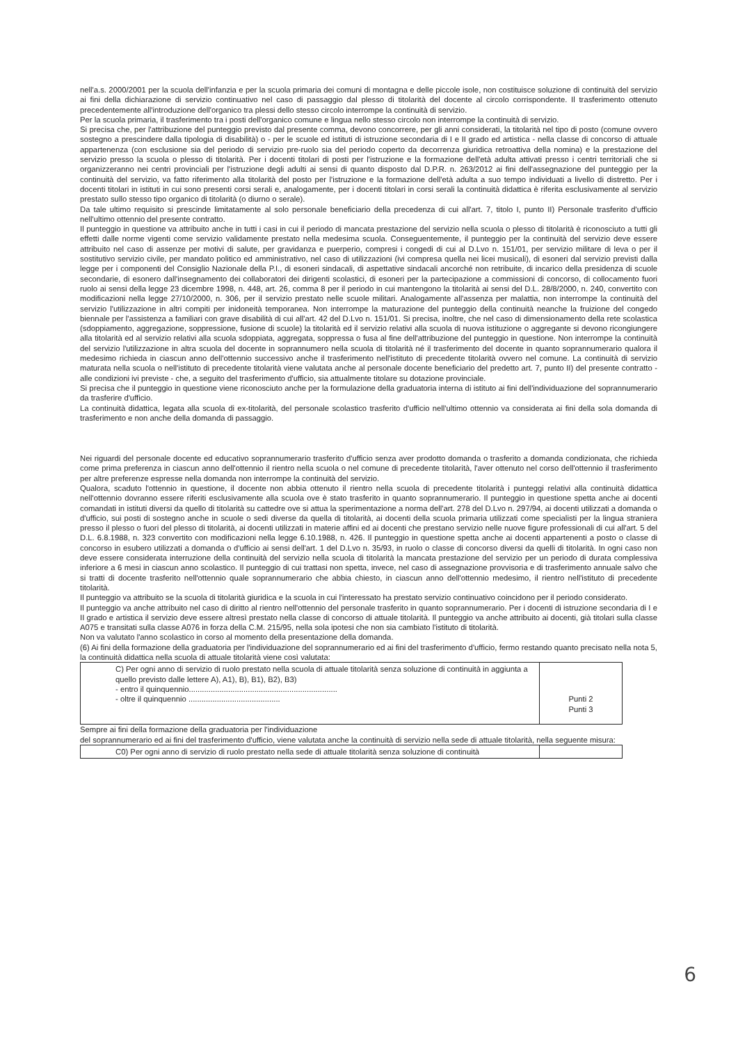nell'a.s. 2000/2001 per la scuola dell'infanzia e per la scuola primaria dei comuni di montagna e delle piccole isole, non costituisce soluzione di continuità del servizio ai fini della dichiarazione di servizio continuativo nel caso di passaggio dal plesso di titolarità del docente al circolo corrispondente. Il trasferimento ottenuto precedentemente all'introduzione dell'organico tra plessi dello stesso circolo interrompe la continuità di servizio.
Per la scuola primaria, il trasferimento tra i posti dell'organico comune e lingua nello stesso circolo non interrompe la continuità di servizio.
Si precisa che, per l'attribuzione del punteggio previsto dal presente comma, devono concorrere, per gli anni considerati, la titolarità nel tipo di posto (comune ovvero sostegno a prescindere dalla tipologia di disabilità) o - per le scuole ed istituti di istruzione secondaria di I e II grado ed artistica - nella classe di concorso di attuale appartenenza (con esclusione sia del periodo di servizio pre-ruolo sia del periodo coperto da decorrenza giuridica retroattiva della nomina) e la prestazione del servizio presso la scuola o plesso di titolarità. Per i docenti titolari di posti per l'istruzione e la formazione dell'età adulta attivati presso i centri territoriali che si organizzeranno nei centri provinciali per l'istruzione degli adulti ai sensi di quanto disposto dal D.P.R. n. 263/2012 ai fini dell'assegnazione del punteggio per la continuità del servizio, va fatto riferimento alla titolarità del posto per l'istruzione e la formazione dell'età adulta a suo tempo individuati a livello di distretto. Per i docenti titolari in istituti in cui sono presenti corsi serali e, analogamente, per i docenti titolari in corsi serali la continuità didattica è riferita esclusivamente al servizio prestato sullo stesso tipo organico di titolarità (o diurno o serale).
Da tale ultimo requisito si prescinde limitatamente al solo personale beneficiario della precedenza di cui all'art. 7, titolo I, punto II) Personale trasferito d'ufficio nell'ultimo ottennio del presente contratto.
Il punteggio in questione va attribuito anche in tutti i casi in cui il periodo di mancata prestazione del servizio nella scuola o plesso di titolarità è riconosciuto a tutti gli effetti dalle norme vigenti come servizio validamente prestato nella medesima scuola. Conseguentemente, il punteggio per la continuità del servizio deve essere attribuito nel caso di assenze per motivi di salute, per gravidanza e puerperio, compresi i congedi di cui al D.Lvo n. 151/01, per servizio militare di leva o per il sostitutivo servizio civile, per mandato politico ed amministrativo, nel caso di utilizzazioni (ivi compresa quella nei licei musicali), di esoneri dal servizio previsti dalla legge per i componenti del Consiglio Nazionale della P.I., di esoneri sindacali, di aspettative sindacali ancorché non retribuite, di incarico della presidenza di scuole secondarie, di esonero dall'insegnamento dei collaboratori dei dirigenti scolastici, di esoneri per la partecipazione a commissioni di concorso, di collocamento fuori ruolo ai sensi della legge 23 dicembre 1998, n. 448, art. 26, comma 8 per il periodo in cui mantengono la titolarità ai sensi del D.L. 28/8/2000, n. 240, convertito con modificazioni nella legge 27/10/2000, n. 306, per il servizio prestato nelle scuole militari. Analogamente all'assenza per malattia, non interrompe la continuità del servizio l'utilizzazione in altri compiti per inidoneità temporanea. Non interrompe la maturazione del punteggio della continuità neanche la fruizione del congedo biennale per l'assistenza a familiari con grave disabilità di cui all'art. 42 del D.Lvo n. 151/01. Si precisa, inoltre, che nel caso di dimensionamento della rete scolastica (sdoppiamento, aggregazione, soppressione, fusione di scuole) la titolarità ed il servizio relativi alla scuola di nuova istituzione o aggregante si devono ricongiungere alla titolarità ed al servizio relativi alla scuola sdoppiata, aggregata, soppressa o fusa al fine dell'attribuzione del punteggio in questione. Non interrompe la continuità del servizio l'utilizzazione in altra scuola del docente in soprannumero nella scuola di titolarità né il trasferimento del docente in quanto soprannumerario qualora il medesimo richieda in ciascun anno dell'ottennio successivo anche il trasferimento nell'istituto di precedente titolarità ovvero nel comune. La continuità di servizio maturata nella scuola o nell'istituto di precedente titolarità viene valutata anche al personale docente beneficiario del predetto art. 7, punto II) del presente contratto - alle condizioni ivi previste - che, a seguito del trasferimento d'ufficio, sia attualmente titolare su dotazione provinciale.
Si precisa che il punteggio in questione viene riconosciuto anche per la formulazione della graduatoria interna di istituto ai fini dell'individuazione del soprannumerario da trasferire d'ufficio.
La continuità didattica, legata alla scuola di ex-titolarità, del personale scolastico trasferito d'ufficio nell'ultimo ottennio va considerata ai fini della sola domanda di trasferimento e non anche della domanda di passaggio.
Nei riguardi del personale docente ed educativo soprannumerario trasferito d'ufficio senza aver prodotto domanda o trasferito a domanda condizionata, che richieda come prima preferenza in ciascun anno dell'ottennio il rientro nella scuola o nel comune di precedente titolarità, l'aver ottenuto nel corso dell'ottennio il trasferimento per altre preferenze espresse nella domanda non interrompe la continuità del servizio.
Qualora, scaduto l'ottennio in questione, il docente non abbia ottenuto il rientro nella scuola di precedente titolarità i punteggi relativi alla continuità didattica nell'ottennio dovranno essere riferiti esclusivamente alla scuola ove è stato trasferito in quanto soprannumerario. Il punteggio in questione spetta anche ai docenti comandati in istituti diversi da quello di titolarità su cattedre ove si attua la sperimentazione a norma dell'art. 278 del D.Lvo n. 297/94, ai docenti utilizzati a domanda o d'ufficio, sui posti di sostegno anche in scuole o sedi diverse da quella di titolarità, ai docenti della scuola primaria utilizzati come specialisti per la lingua straniera presso il plesso o fuori del plesso di titolarità, ai docenti utilizzati in materie affini ed ai docenti che prestano servizio nelle nuove figure professionali di cui all'art. 5 del D.L. 6.8.1988, n. 323 convertito con modificazioni nella legge 6.10.1988, n. 426. Il punteggio in questione spetta anche ai docenti appartenenti a posto o classe di concorso in esubero utilizzati a domanda o d'ufficio ai sensi dell'art. 1 del D.Lvo n. 35/93, in ruolo o classe di concorso diversi da quelli di titolarità. In ogni caso non deve essere considerata interruzione della continuità del servizio nella scuola di titolarità la mancata prestazione del servizio per un periodo di durata complessiva inferiore a 6 mesi in ciascun anno scolastico. Il punteggio di cui trattasi non spetta, invece, nel caso di assegnazione provvisoria e di trasferimento annuale salvo che si tratti di docente trasferito nell'ottennio quale soprannumerario che abbia chiesto, in ciascun anno dell'ottennio medesimo, il rientro nell'istituto di precedente titolarità.
Il punteggio va attribuito se la scuola di titolarità giuridica e la scuola in cui l'interessato ha prestato servizio continuativo coincidono per il periodo considerato.
Il punteggio va anche attribuito nel caso di diritto al rientro nell'ottennio del personale trasferito in quanto soprannumerario. Per i docenti di istruzione secondaria di I e II grado e artistica il servizio deve essere altresì prestato nella classe di concorso di attuale titolarità. Il punteggio va anche attribuito ai docenti, già titolari sulla classe A075 e transitati sulla classe A076 in forza della C.M. 215/95, nella sola ipotesi che non sia cambiato l'istituto di titolarità.
Non va valutato l'anno scolastico in corso al momento della presentazione della domanda.
(6) Ai fini della formazione della graduatoria per l'individuazione del soprannumerario ed ai fini del trasferimento d'ufficio, fermo restando quanto precisato nella nota 5, la continuità didattica nella scuola di attuale titolarità viene così valutata:
| C) Per ogni anno di servizio di ruolo prestato nella scuola di attuale titolarità senza soluzione di continuità in aggiunta a quello previsto dalle lettere A), A1), B), B1), B2), B3) - entro il quinquennio.................................................................... - oltre il quinquennio .......................................... | Punti 2 Punti 3 |
Sempre ai fini della formazione della graduatoria per l'individuazione
del soprannumerario ed ai fini del trasferimento d'ufficio, viene valutata anche la continuità di servizio nella sede di attuale titolarità, nella seguente misura:
| C0) Per ogni anno di servizio di ruolo prestato nella sede di attuale titolarità senza soluzione di continuità | |
6